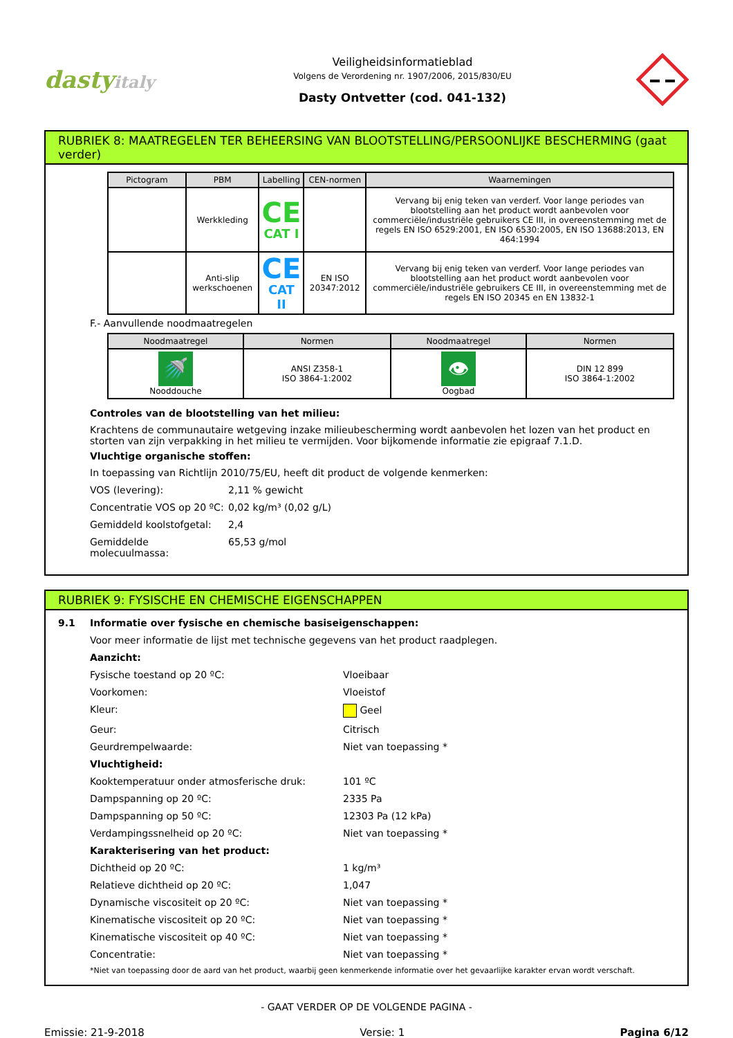dastyitaly
Veiligheidsinformatieblad
Volgens de Verordening nr. 1907/2006, 2015/830/EU
Dasty Ontvetter (cod. 041-132)
RUBRIEK 8: MAATREGELEN TER BEHEERSING VAN BLOOTSTELLING/PERSOONLIJKE BESCHERMING (gaat verder)
| Pictogram | PBM | Labelling | CEN-normen | Waarnemingen |
| --- | --- | --- | --- | --- |
| | Werkkleding | CE CAT I | | Vervang bij enig teken van verderf. Voor lange periodes van blootstelling aan het product wordt aanbevolen voor commerciële/industriële gebruikers CE III, in overeenstemming met de regels EN ISO 6529:2001, EN ISO 6530:2005, EN ISO 13688:2013, EN 464:1994 |
| | Anti-slip werkschoenen | CE CAT II | EN ISO 20347:2012 | Vervang bij enig teken van verderf. Voor lange periodes van blootstelling aan het product wordt aanbevolen voor commerciële/industriële gebruikers CE III, in overeenstemming met de regels EN ISO 20345 en EN 13832-1 |
F.- Aanvullende noodmaatregelen
| Noodmaatregel | Normen | Noodmaatregel | Normen |
| --- | --- | --- | --- |
| 🚿 Nooddouche | ANSI Z358-1 ISO 3864-1:2002 | 👁 Oogbad | DIN 12 899 ISO 3864-1:2002 |
Controles van de blootstelling van het milieu:
Krachtens de communautaire wetgeving inzake milieubescherming wordt aanbevolen het lozen van het product en storten van zijn verpakking in het milieu te vermijden. Voor bijkomende informatie zie epigraaf 7.1.D.
Vluchtige organische stoffen:
In toepassing van Richtlijn 2010/75/EU, heeft dit product de volgende kenmerken:
VOS (levering): 2,11 % gewicht
Concentratie VOS op 20 ºC: 0,02 kg/m³ (0,02 g/L)
Gemiddeld koolstofgetal: 2,4
Gemiddelde molecuulmassa: 65,53 g/mol
RUBRIEK 9: FYSISCHE EN CHEMISCHE EIGENSCHAPPEN
9.1 Informatie over fysische en chemische basiseigenschappen:
Voor meer informatie de lijst met technische gegevens van het product raadplegen.
Aanzicht:
Fysische toestand op 20 ºC: Vloeibaar
Voorkomen: Vloeistof
Kleur: Geel
Geur: Citrisch
Geurdrempelwaarde: Niet van toepassing *
Vluchtigheid:
Kooktemperatuur onder atmosferische druk: 101 ºC
Dampspanning op 20 ºC: 2335 Pa
Dampspanning op 50 ºC: 12303 Pa (12 kPa)
Verdampingssnelheid op 20 ºC: Niet van toepassing *
Karakterisering van het product:
Dichtheid op 20 ºC: 1 kg/m³
Relatieve dichtheid op 20 ºC: 1,047
Dynamische viscositeit op 20 ºC: Niet van toepassing *
Kinematische viscositeit op 20 ºC: Niet van toepassing *
Kinematische viscositeit op 40 ºC: Niet van toepassing *
Concentratie: Niet van toepassing *
*Niet van toepassing door de aard van het product, waarbij geen kenmerkende informatie over het gevaarlijke karakter ervan wordt verschaft.
- GAAT VERDER OP DE VOLGENDE PAGINA -
Emissie: 21-9-2018 Versie: 1 Pagina 6/12